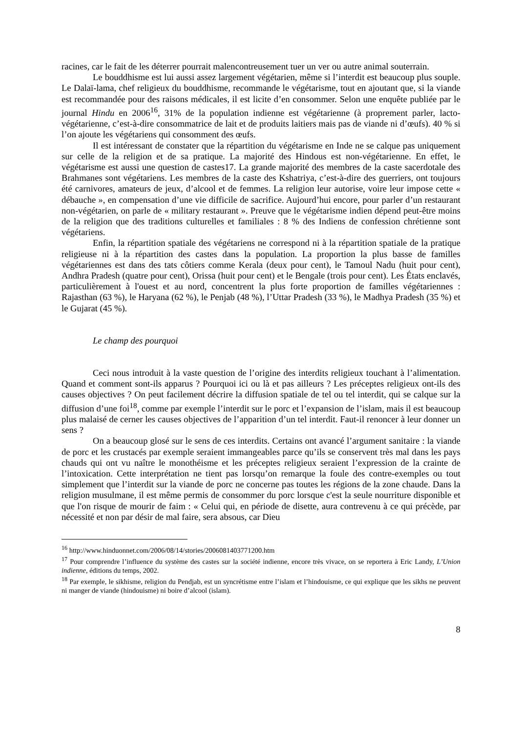racines, car le fait de les déterrer pourrait malencontreusement tuer un ver ou autre animal souterrain.
Le bouddhisme est lui aussi assez largement végétarien, même si l’interdit est beaucoup plus souple. Le Dalaï-lama, chef religieux du bouddhisme, recommande le végétarisme, tout en ajoutant que, si la viande est recommandée pour des raisons médicales, il est licite d’en consommer. Selon une enquête publiée par le journal Hindu en 2006<sup>16</sup>, 31% de la population indienne est végétarienne (à proprement parler, lacto-végétarienne, c’est-à-dire consommatrice de lait et de produits laitiers mais pas de viande ni d’œufs). 40 % si l’on ajoute les végétariens qui consomment des œufs.
Il est intéressant de constater que la répartition du végétarisme en Inde ne se calque pas uniquement sur celle de la religion et de sa pratique. La majorité des Hindous est non-végétarienne. En effet, le végétarisme est aussi une question de castes17. La grande majorité des membres de la caste sacerdotale des Brahmanes sont végétariens. Les membres de la caste des Kshatriya, c’est-à-dire des guerriers, ont toujours été carnivores, amateurs de jeux, d’alcool et de femmes. La religion leur autorise, voire leur impose cette « débauche », en compensation d’une vie difficile de sacrifice. Aujourd’hui encore, pour parler d’un restaurant non-végétarien, on parle de « military restaurant ». Preuve que le végétarisme indien dépend peut-être moins de la religion que des traditions culturelles et familiales : 8 % des Indiens de confession chrétienne sont végétariens.
Enfin, la répartition spatiale des végétariens ne correspond ni à la répartition spatiale de la pratique religieuse ni à la répartition des castes dans la population. La proportion la plus basse de familles végétariennes est dans des tats côtiers comme Kerala (deux pour cent), le Tamoul Nadu (huit pour cent), Andhra Pradesh (quatre pour cent), Orissa (huit pour cent) et le Bengale (trois pour cent). Les États enclavés, particulièrement à l'ouest et au nord, concentrent la plus forte proportion de familles végétariennes : Rajasthan (63 %), le Haryana (62 %), le Penjab (48 %), l’Uttar Pradesh (33 %), le Madhya Pradesh (35 %) et le Gujarat (45 %).
Le champ des pourquoi
Ceci nous introduit à la vaste question de l’origine des interdits religieux touchant à l’alimentation. Quand et comment sont-ils apparus ? Pourquoi ici ou là et pas ailleurs ? Les préceptes religieux ont-ils des causes objectives ? On peut facilement décrire la diffusion spatiale de tel ou tel interdit, qui se calque sur la diffusion d’une foi<sup>18</sup>, comme par exemple l’interdit sur le porc et l’expansion de l’islam, mais il est beaucoup plus malaisé de cerner les causes objectives de l’apparition d’un tel interdit. Faut-il renoncer à leur donner un sens ?
On a beaucoup glosé sur le sens de ces interdits. Certains ont avancé l’argument sanitaire : la viande de porc et les crustacés par exemple seraient immangeables parce qu’ils se conservent très mal dans les pays chauds qui ont vu naître le monothéisme et les préceptes religieux seraient l’expression de la crainte de l’intoxication. Cette interprétation ne tient pas lorsqu’on remarque la foule des contre-exemples ou tout simplement que l’interdit sur la viande de porc ne concerne pas toutes les régions de la zone chaude. Dans la religion musulmane, il est même permis de consommer du porc lorsque c'est la seule nourriture disponible et que l'on risque de mourir de faim : « Celui qui, en période de disette, aura contrevenu à ce qui précède, par nécessité et non par désir de mal faire, sera absous, car Dieu
<sup>16</sup> http://www.hinduonnet.com/2006/08/14/stories/2006081403771200.htm
<sup>17</sup> Pour comprendre l’influence du système des castes sur la société indienne, encore très vivace, on se reportera à Eric Landy, L’Union indienne, éditions du temps, 2002.
<sup>18</sup> Par exemple, le sikhisme, religion du Pendjab, est un syncrétisme entre l’islam et l’hindouisme, ce qui explique que les sikhs ne peuvent ni manger de viande (hindouisme) ni boire d’alcool (islam).
8